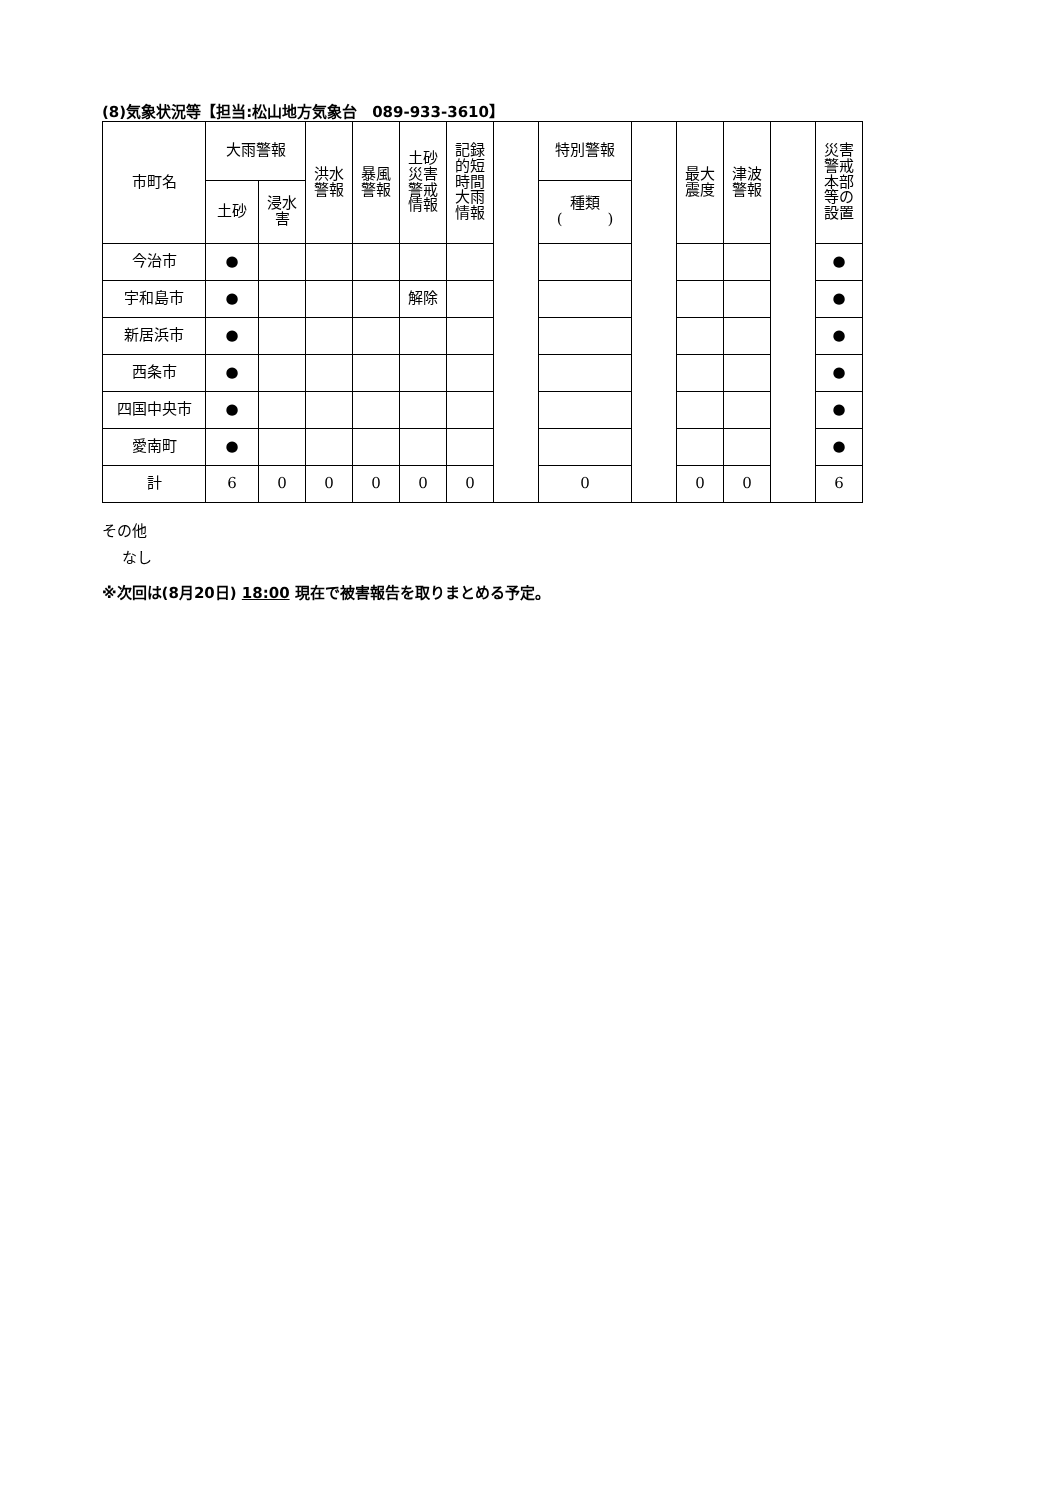(8)気象状況等【担当:松山地方気象台　089-933-3610】
| 市町名 | 大雨警報 | | 洪水 警報 | 暴風 警報 | 土砂 災害 警戒 情報 | 記録 的短 時間 大雨 情報 | | 特別警報 | | 最大 震度 | 津波 警報 | | 災害 警戒 本部 等の 設置 |
| | 土砂 | 浸水 害 | | | | | | 種類 ( ) | | | | | |
| 今治市 | ● | | | | | | | | | | | | ● |
| 宇和島市 | ● | | | | 解除 | | | | | | | | ● |
| 新居浜市 | ● | | | | | | | | | | | | ● |
| 西条市 | ● | | | | | | | | | | | | ● |
| 四国中央市 | ● | | | | | | | | | | | | ● |
| 愛南町 | ● | | | | | | | | | | | | ● |
| 計 | 6 | 0 | 0 | 0 | 0 | 0 | | 0 | | 0 | 0 | | 6 |
その他
なし
※次回は(8月20日) 18:00 現在で被害報告を取りまとめる予定。